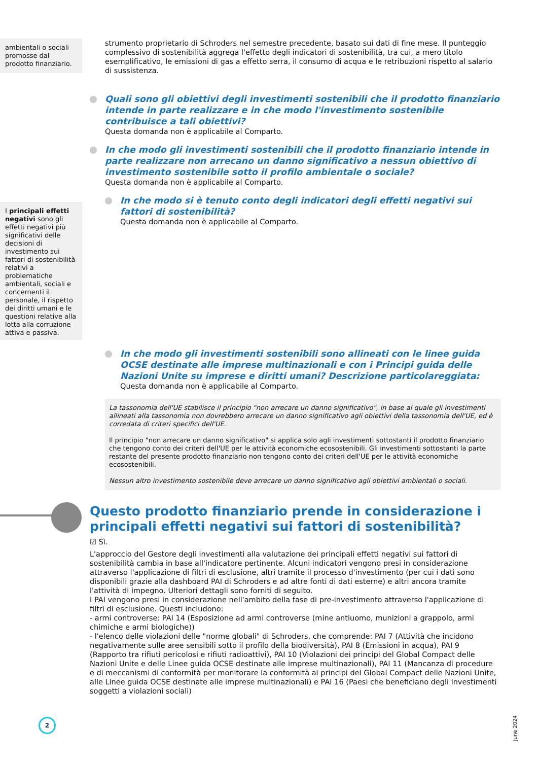ambientali o sociali promosse dal prodotto finanziario.
I principali effetti negativi sono gli effetti negativi più significativi delle decisioni di investimento sui fattori di sostenibilità relativi a problematiche ambientali, sociali e concernenti il personale, il rispetto dei diritti umani e le questioni relative alla lotta alla corruzione attiva e passiva.
strumento proprietario di Schroders nel semestre precedente, basato sui dati di fine mese. Il punteggio complessivo di sostenibilità aggrega l'effetto degli indicatori di sostenibilità, tra cui, a mero titolo esemplificativo, le emissioni di gas a effetto serra, il consumo di acqua e le retribuzioni rispetto al salario di sussistenza.
Quali sono gli obiettivi degli investimenti sostenibili che il prodotto finanziario intende in parte realizzare e in che modo l'investimento sostenibile contribuisce a tali obiettivi?
Questa domanda non è applicabile al Comparto.
In che modo gli investimenti sostenibili che il prodotto finanziario intende in parte realizzare non arrecano un danno significativo a nessun obiettivo di investimento sostenibile sotto il profilo ambientale o sociale?
Questa domanda non è applicabile al Comparto.
In che modo si è tenuto conto degli indicatori degli effetti negativi sui fattori di sostenibilità?
Questa domanda non è applicabile al Comparto.
In che modo gli investimenti sostenibili sono allineati con le linee guida OCSE destinate alle imprese multinazionali e con i Principi guida delle Nazioni Unite su imprese e diritti umani? Descrizione particolareggiata:
Questa domanda non è applicabile al Comparto.
La tassonomia dell'UE stabilisce il principio "non arrecare un danno significativo", in base al quale gli investimenti allineati alla tassonomia non dovrebbero arrecare un danno significativo agli obiettivi della tassonomia dell'UE, ed è corredata di criteri specifici dell'UE.
Il principio "non arrecare un danno significativo" si applica solo agli investimenti sottostanti il prodotto finanziario che tengono conto dei criteri dell'UE per le attività economiche ecosostenibili. Gli investimenti sottostanti la parte restante del presente prodotto finanziario non tengono conto dei criteri dell'UE per le attività economiche ecosostenibili.
Nessun altro investimento sostenibile deve arrecare un danno significativo agli obiettivi ambientali o sociali.
Questo prodotto finanziario prende in considerazione i principali effetti negativi sui fattori di sostenibilità?
☑ Sì.
L'approccio del Gestore degli investimenti alla valutazione dei principali effetti negativi sui fattori di sostenibilità cambia in base all'indicatore pertinente. Alcuni indicatori vengono presi in considerazione attraverso l'applicazione di filtri di esclusione, altri tramite il processo d'investimento (per cui i dati sono disponibili grazie alla dashboard PAI di Schroders e ad altre fonti di dati esterne) e altri ancora tramite l'attività di impegno. Ulteriori dettagli sono forniti di seguito.
I PAI vengono presi in considerazione nell'ambito della fase di pre-investimento attraverso l'applicazione di filtri di esclusione. Questi includono:
- armi controverse: PAI 14 (Esposizione ad armi controverse (mine antiuomo, munizioni a grappolo, armi chimiche e armi biologiche))
- l'elenco delle violazioni delle "norme globali" di Schroders, che comprende: PAI 7 (Attività che incidono negativamente sulle aree sensibili sotto il profilo della biodiversità), PAI 8 (Emissioni in acqua), PAI 9 (Rapporto tra rifiuti pericolosi e rifiuti radioattivi), PAI 10 (Violazioni dei principi del Global Compact delle Nazioni Unite e delle Linee guida OCSE destinate alle imprese multinazionali), PAI 11 (Mancanza di procedure e di meccanismi di conformità per monitorare la conformità ai principi del Global Compact delle Nazioni Unite, alle Linee guida OCSE destinate alle imprese multinazionali) e PAI 16 (Paesi che beneficiano degli investimenti soggetti a violazioni sociali)
2
June 2024